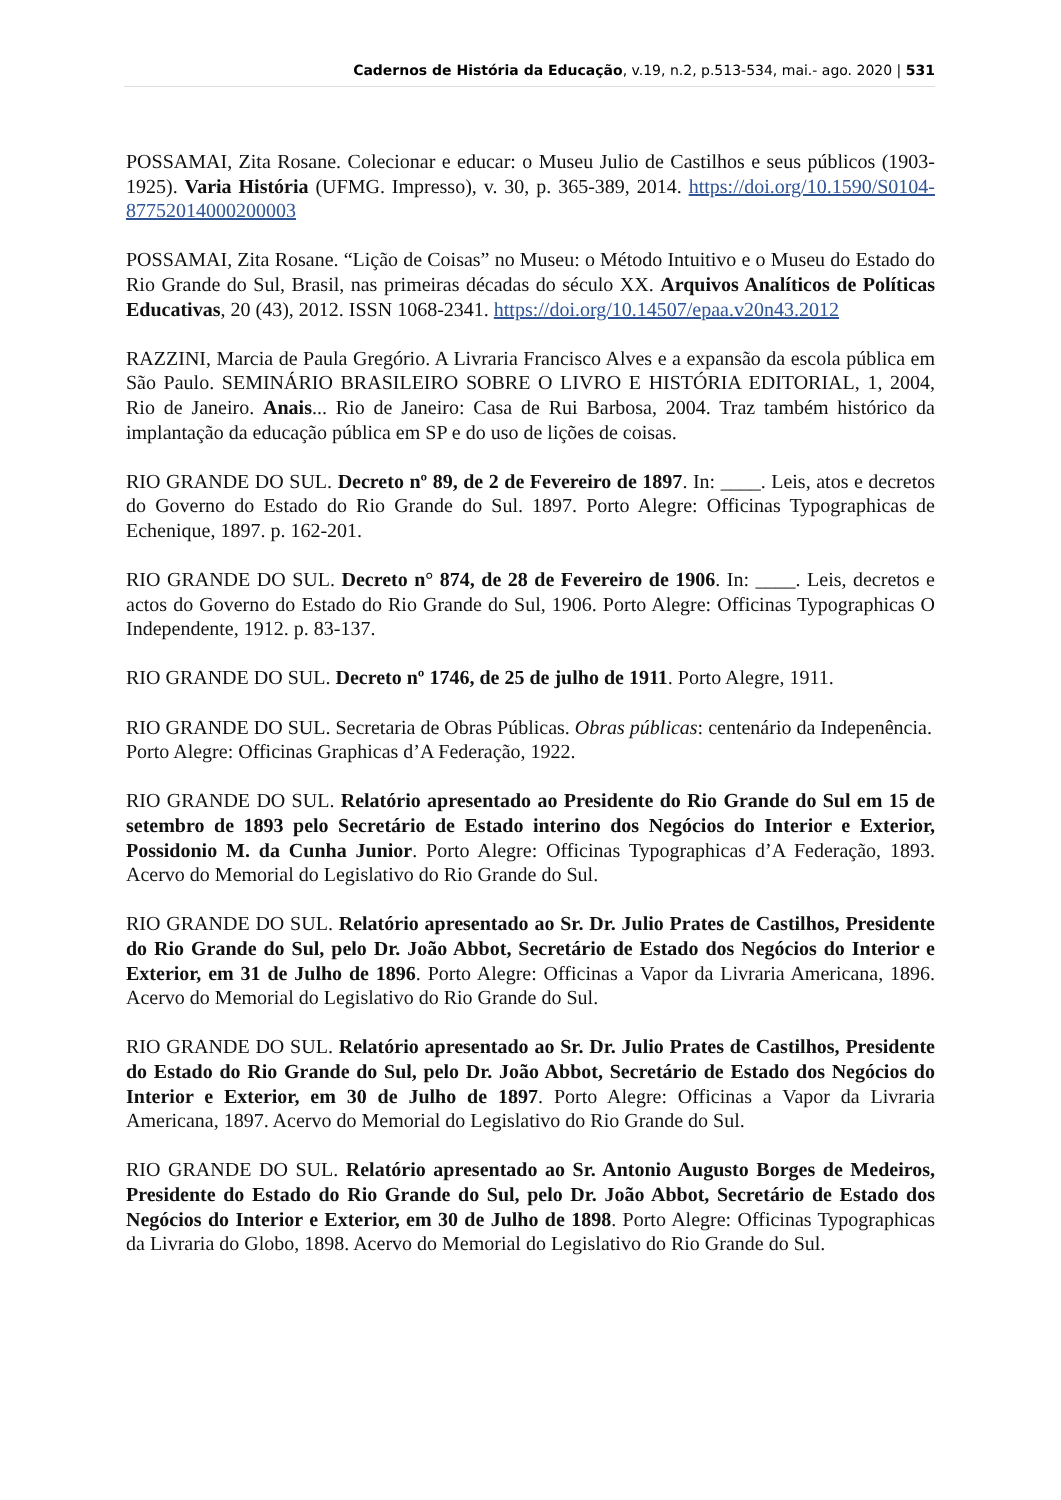Cadernos de História da Educação, v.19, n.2, p.513-534, mai.- ago. 2020 | 531
POSSAMAI, Zita Rosane. Colecionar e educar: o Museu Julio de Castilhos e seus públicos (1903-1925). Varia História (UFMG. Impresso), v. 30, p. 365-389, 2014. https://doi.org/10.1590/S0104-87752014000200003
POSSAMAI, Zita Rosane. “Lição de Coisas” no Museu: o Método Intuitivo e o Museu do Estado do Rio Grande do Sul, Brasil, nas primeiras décadas do século XX. Arquivos Analíticos de Políticas Educativas, 20 (43), 2012. ISSN 1068-2341. https://doi.org/10.14507/epaa.v20n43.2012
RAZZINI, Marcia de Paula Gregório. A Livraria Francisco Alves e a expansão da escola pública em São Paulo. SEMINÁRIO BRASILEIRO SOBRE O LIVRO E HISTÓRIA EDITORIAL, 1, 2004, Rio de Janeiro. Anais... Rio de Janeiro: Casa de Rui Barbosa, 2004. Traz também histórico da implantação da educação pública em SP e do uso de lições de coisas.
RIO GRANDE DO SUL. Decreto nº 89, de 2 de Fevereiro de 1897. In: ____. Leis, atos e decretos do Governo do Estado do Rio Grande do Sul. 1897. Porto Alegre: Officinas Typographicas de Echenique, 1897. p. 162-201.
RIO GRANDE DO SUL. Decreto n° 874, de 28 de Fevereiro de 1906. In: ____. Leis, decretos e actos do Governo do Estado do Rio Grande do Sul, 1906. Porto Alegre: Officinas Typographicas O Independente, 1912. p. 83-137.
RIO GRANDE DO SUL. Decreto nº 1746, de 25 de julho de 1911. Porto Alegre, 1911.
RIO GRANDE DO SUL. Secretaria de Obras Públicas. Obras públicas: centenário da Indepenência. Porto Alegre: Officinas Graphicas d’A Federação, 1922.
RIO GRANDE DO SUL. Relatório apresentado ao Presidente do Rio Grande do Sul em 15 de setembro de 1893 pelo Secretário de Estado interino dos Negócios do Interior e Exterior, Possidonio M. da Cunha Junior. Porto Alegre: Officinas Typographicas d’A Federação, 1893. Acervo do Memorial do Legislativo do Rio Grande do Sul.
RIO GRANDE DO SUL. Relatório apresentado ao Sr. Dr. Julio Prates de Castilhos, Presidente do Rio Grande do Sul, pelo Dr. João Abbot, Secretário de Estado dos Negócios do Interior e Exterior, em 31 de Julho de 1896. Porto Alegre: Officinas a Vapor da Livraria Americana, 1896. Acervo do Memorial do Legislativo do Rio Grande do Sul.
RIO GRANDE DO SUL. Relatório apresentado ao Sr. Dr. Julio Prates de Castilhos, Presidente do Estado do Rio Grande do Sul, pelo Dr. João Abbot, Secretário de Estado dos Negócios do Interior e Exterior, em 30 de Julho de 1897. Porto Alegre: Officinas a Vapor da Livraria Americana, 1897. Acervo do Memorial do Legislativo do Rio Grande do Sul.
RIO GRANDE DO SUL. Relatório apresentado ao Sr. Antonio Augusto Borges de Medeiros, Presidente do Estado do Rio Grande do Sul, pelo Dr. João Abbot, Secretário de Estado dos Negócios do Interior e Exterior, em 30 de Julho de 1898. Porto Alegre: Officinas Typographicas da Livraria do Globo, 1898. Acervo do Memorial do Legislativo do Rio Grande do Sul.